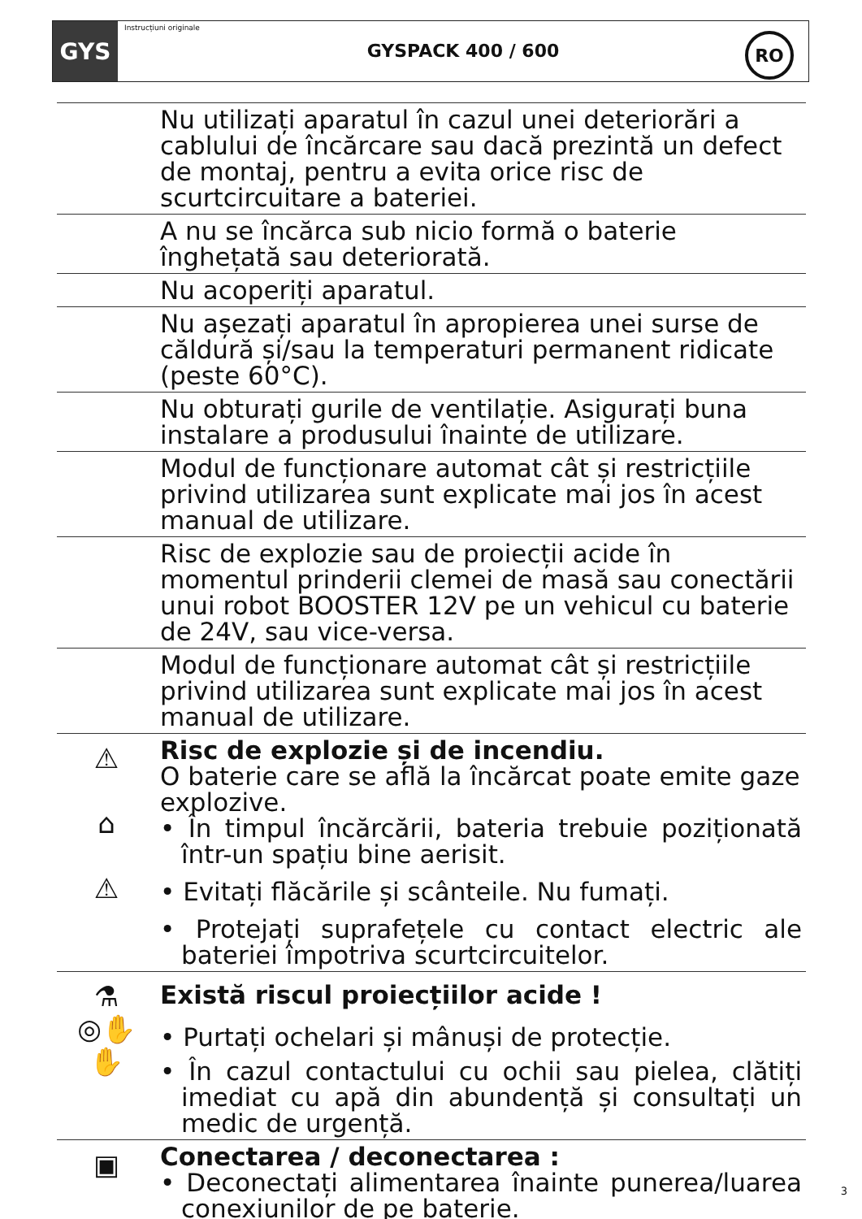GYS
Instrucțiuni originale
GYSPACK 400 / 600
RO
Nu utilizați aparatul în cazul unei deteriorări a cablului de încărcare sau dacă prezintă un defect de montaj, pentru a evita orice risc de scurtcircuitare a bateriei.
A nu se încărca sub nicio formă o baterie înghețată sau deteriorată.
Nu acoperiți aparatul.
Nu așezați aparatul în apropierea unei surse de căldură și/sau la temperaturi permanent ridicate (peste 60°C).
Nu obturați gurile de ventilație. Asigurați buna instalare a produsului înainte de utilizare.
Modul de funcționare automat cât și restricțiile privind utilizarea sunt explicate mai jos în acest manual de utilizare.
Risc de explozie sau de proiecții acide în momentul prinderii clemei de masă sau conectării unui robot BOOSTER 12V pe un vehicul cu baterie de 24V, sau vice-versa.
Modul de funcționare automat cât și restricțiile privind utilizarea sunt explicate mai jos în acest manual de utilizare.
⚠
⌂
⚠
Risc de explozie și de incendiu.
O baterie care se află la încărcat poate emite gaze explozive.
• În timpul încărcării, bateria trebuie poziționată într-un spațiu bine aerisit.
• Evitați flăcările și scânteile. Nu fumați.
• Protejați suprafețele cu contact electric ale bateriei împotriva scurtcircuitelor.
⚗
◎✋
✋
Există riscul proiecțiilor acide !
• Purtați ochelari și mânuși de protecție.
• În cazul contactului cu ochii sau pielea, clătiți imediat cu apă din abundență și consultați un medic de urgență.
▣
Conectarea / deconectarea :
• Deconectați alimentarea înainte punerea/luarea conexiunilor de pe baterie.
3